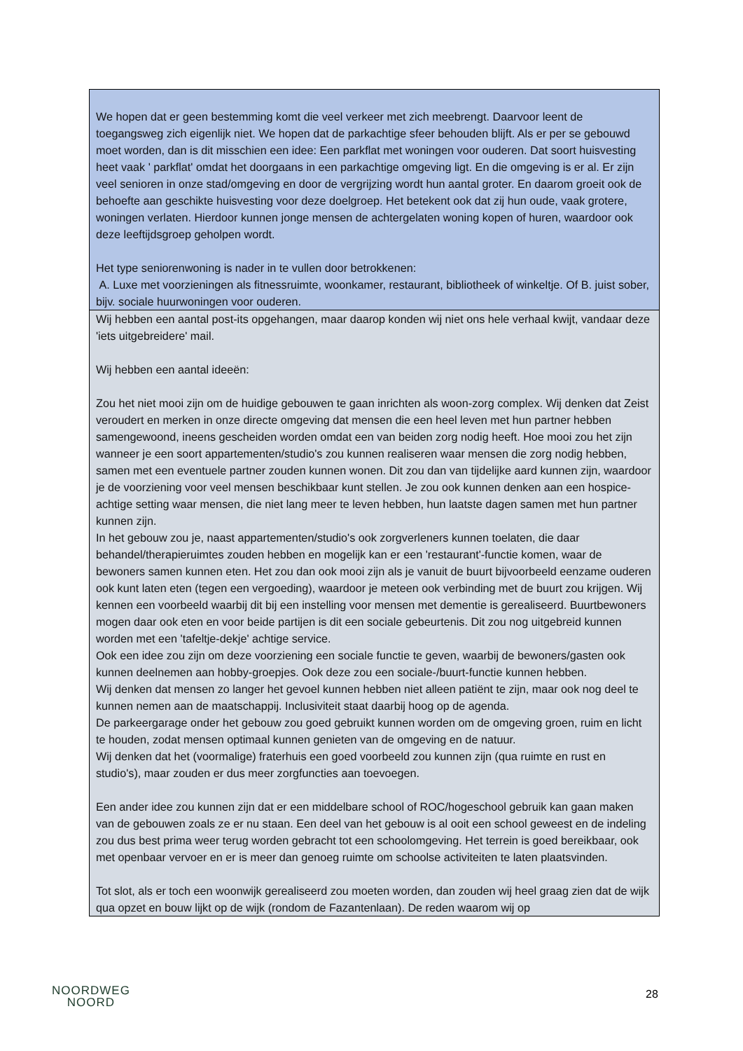| We hopen dat er geen bestemming komt die veel verkeer met zich meebrengt. Daarvoor leent de toegangsweg zich eigenlijk niet. We hopen dat de parkachtige sfeer behouden blijft. Als er per se gebouwd moet worden, dan is dit misschien een idee: Een parkflat met woningen voor ouderen. Dat soort huisvesting heet vaak ' parkflat' omdat het doorgaans in een parkachtige omgeving ligt. En die omgeving is er al. Er zijn veel senioren in onze stad/omgeving en door de vergrijzing wordt hun aantal groter. En daarom groeit ook de behoefte aan geschikte huisvesting voor deze doelgroep. Het betekent ook dat zij hun oude, vaak grotere, woningen verlaten. Hierdoor kunnen jonge mensen de achtergelaten woning kopen of huren, waardoor ook deze leeftijdsgroep geholpen wordt. Het type seniorenwoning is nader in te vullen door betrokkenen: A. Luxe met voorzieningen als fitnessruimte, woonkamer, restaurant, bibliotheek of winkeltje. Of B. juist sober, bijv. sociale huurwoningen voor ouderen. |
| Wij hebben een aantal post-its opgehangen, maar daarop konden wij niet ons hele verhaal kwijt, vandaar deze 'iets uitgebreidere' mail. Wij hebben een aantal ideeën: Zou het niet mooi zijn om de huidige gebouwen te gaan inrichten als woon-zorg complex. Wij denken dat Zeist veroudert en merken in onze directe omgeving dat mensen die een heel leven met hun partner hebben samengewoond, ineens gescheiden worden omdat een van beiden zorg nodig heeft. Hoe mooi zou het zijn wanneer je een soort appartementen/studio's zou kunnen realiseren waar mensen die zorg nodig hebben, samen met een eventuele partner zouden kunnen wonen. Dit zou dan van tijdelijke aard kunnen zijn, waardoor je de voorziening voor veel mensen beschikbaar kunt stellen. Je zou ook kunnen denken aan een hospice-achtige setting waar mensen, die niet lang meer te leven hebben, hun laatste dagen samen met hun partner kunnen zijn. In het gebouw zou je, naast appartementen/studio's ook zorgverleners kunnen toelaten, die daar behandel/therapieruimtes zouden hebben en mogelijk kan er een 'restaurant'-functie komen, waar de bewoners samen kunnen eten. Het zou dan ook mooi zijn als je vanuit de buurt bijvoorbeeld eenzame ouderen ook kunt laten eten (tegen een vergoeding), waardoor je meteen ook verbinding met de buurt zou krijgen. Wij kennen een voorbeeld waarbij dit bij een instelling voor mensen met dementie is gerealiseerd. Buurtbewoners mogen daar ook eten en voor beide partijen is dit een sociale gebeurtenis. Dit zou nog uitgebreid kunnen worden met een 'tafeltje-dekje' achtige service. Ook een idee zou zijn om deze voorziening een sociale functie te geven, waarbij de bewoners/gasten ook kunnen deelnemen aan hobby-groepjes. Ook deze zou een sociale-/buurt-functie kunnen hebben. Wij denken dat mensen zo langer het gevoel kunnen hebben niet alleen patiënt te zijn, maar ook nog deel te kunnen nemen aan de maatschappij. Inclusiviteit staat daarbij hoog op de agenda. De parkeergarage onder het gebouw zou goed gebruikt kunnen worden om de omgeving groen, ruim en licht te houden, zodat mensen optimaal kunnen genieten van de omgeving en de natuur. Wij denken dat het (voormalige) fraterhuis een goed voorbeeld zou kunnen zijn (qua ruimte en rust en studio's), maar zouden er dus meer zorgfuncties aan toevoegen. Een ander idee zou kunnen zijn dat er een middelbare school of ROC/hogeschool gebruik kan gaan maken van de gebouwen zoals ze er nu staan. Een deel van het gebouw is al ooit een school geweest en de indeling zou dus best prima weer terug worden gebracht tot een schoolomgeving. Het terrein is goed bereikbaar, ook met openbaar vervoer en er is meer dan genoeg ruimte om schoolse activiteiten te laten plaatsvinden. Tot slot, als er toch een woonwijk gerealiseerd zou moeten worden, dan zouden wij heel graag zien dat de wijk qua opzet en bouw lijkt op de wijk (rondom de Fazantenlaan). De reden waarom wij op |
NOORDWEG
NOORD
28